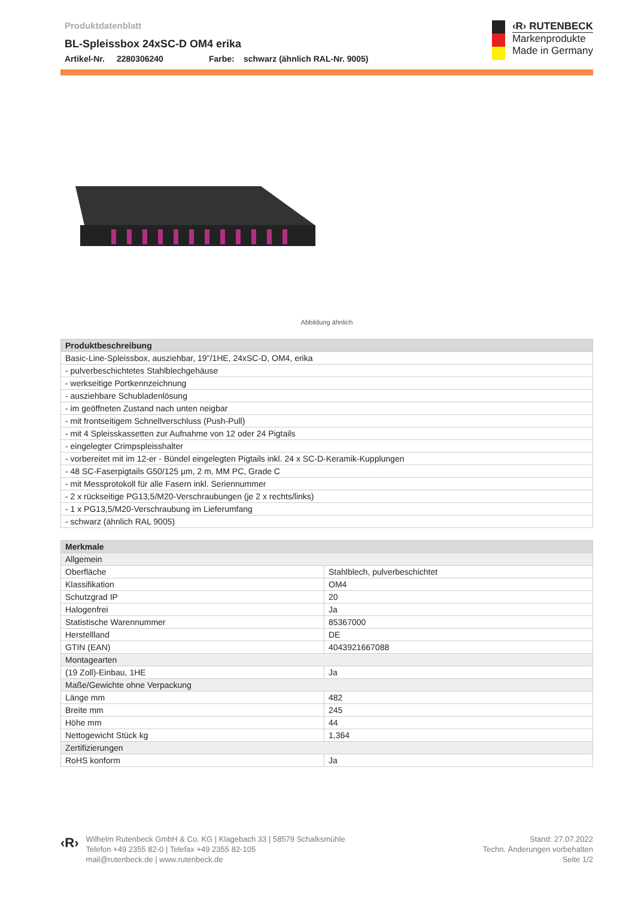Produktdatenblatt
BL-Spleissbox 24xSC-D OM4 erika
Artikel-Nr. 2280306240 Farbe: schwarz (ähnlich RAL-Nr. 9005)
‹R› RUTENBECK
Markenprodukte
Made in Germany
Abbildung ähnlich
| Produktbeschreibung |
| --- |
| Basic-Line-Spleissbox, ausziehbar, 19"/1HE, 24xSC-D, OM4, erika |
| - pulverbeschichtetes Stahlblechgehäuse |
| - werkseitige Portkennzeichnung |
| - ausziehbare Schubladenlösung |
| - im geöffneten Zustand nach unten neigbar |
| - mit frontseitigem Schnellverschluss (Push-Pull) |
| - mit 4 Spleisskassetten zur Aufnahme von 12 oder 24 Pigtails |
| - eingelegter Crimpspleisshalter |
| - vorbereitet mit im 12-er - Bündel eingelegten Pigtails inkl. 24 x SC-D-Keramik-Kupplungen |
| - 48 SC-Faserpigtails G50/125 µm, 2 m, MM PC, Grade C |
| - mit Messprotokoll für alle Fasern inkl. Seriennummer |
| - 2 x rückseitige PG13,5/M20-Verschraubungen (je 2 x rechts/links) |
| - 1 x PG13,5/M20-Verschraubung im Lieferumfang |
| - schwarz (ähnlich RAL 9005) |
| Merkmale | |
| --- | --- |
| Allgemein | |
| Oberfläche | Stahlblech, pulverbeschichtet |
| Klassifikation | OM4 |
| Schutzgrad IP | 20 |
| Halogenfrei | Ja |
| Statistische Warennummer | 85367000 |
| Herstellland | DE |
| GTIN (EAN) | 4043921667088 |
| Montagearten | |
| (19 Zoll)-Einbau, 1HE | Ja |
| Maße/Gewichte ohne Verpackung | |
| Länge mm | 482 |
| Breite mm | 245 |
| Höhe mm | 44 |
| Nettogewicht Stück kg | 1,364 |
| Zertifizierungen | |
| RoHS konform | Ja |
‹R›
Wilhelm Rutenbeck GmbH & Co. KG | Klagebach 33 | 58579 Schalksmühle
Telefon +49 2355 82-0 | Telefax +49 2355 82-105
mail@rutenbeck.de | www.rutenbeck.de
Stand: 27.07.2022
Techn. Änderungen vorbehalten
Seite 1/2